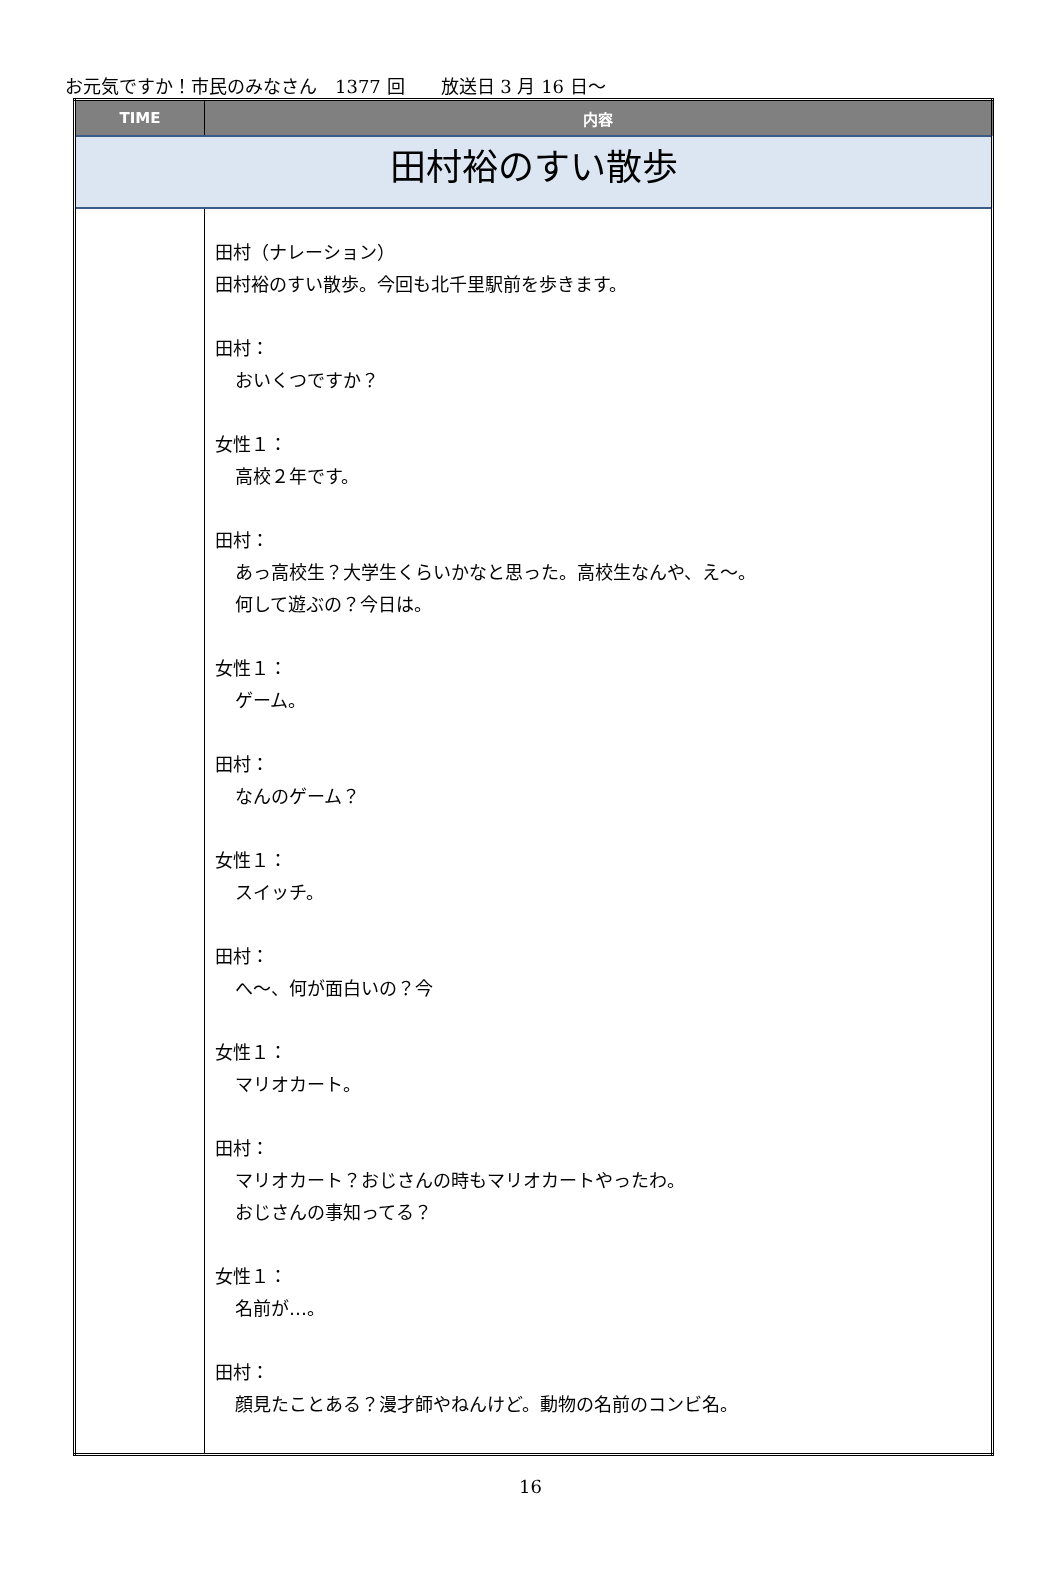お元気ですか！市民のみなさん　1377 回　　放送日 3 月 16 日～
| TIME | 内容 |
| --- | --- |
| 田村裕のすい散歩 | |
| | 田村（ナレーション） 田村裕のすい散歩。今回も北千里駅前を歩きます。 田村： おいくつですか？ 女性１： 高校２年です。 田村： あっ高校生？大学生くらいかなと思った。高校生なんや、え～。 何して遊ぶの？今日は。 女性１： ゲーム。 田村： なんのゲーム？ 女性１： スイッチ。 田村： へ～、何が面白いの？今 女性１： マリオカート。 田村： マリオカート？おじさんの時もマリオカートやったわ。 おじさんの事知ってる？ 女性１： 名前が…。 田村： 顔見たことある？漫才師やねんけど。動物の名前のコンビ名。 |
16